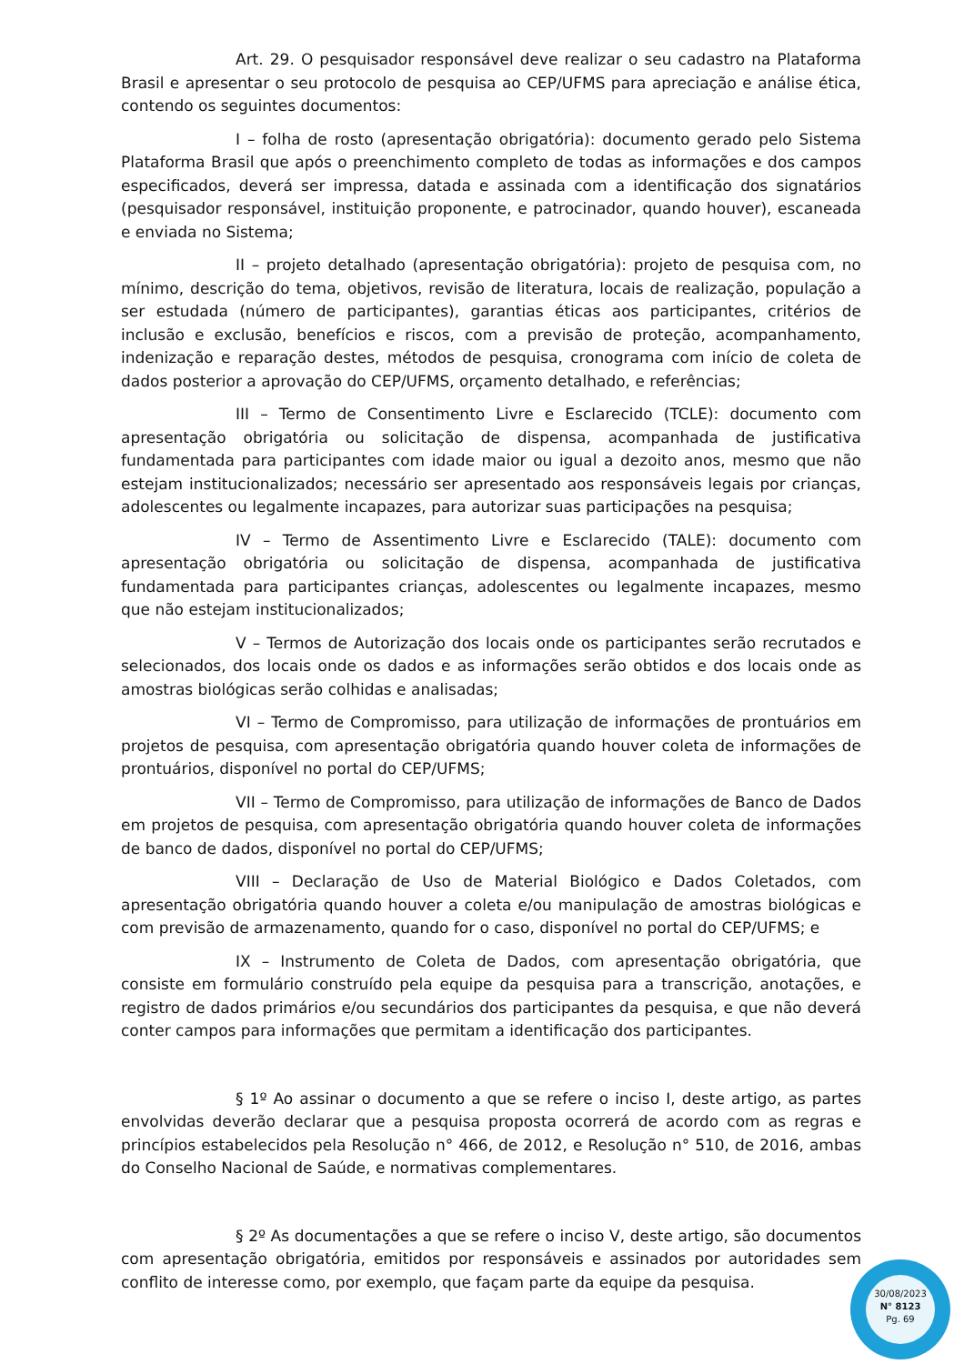Art. 29. O pesquisador responsável deve realizar o seu cadastro na Plataforma Brasil e apresentar o seu protocolo de pesquisa ao CEP/UFMS para apreciação e análise ética, contendo os seguintes documentos:
I – folha de rosto (apresentação obrigatória): documento gerado pelo Sistema Plataforma Brasil que após o preenchimento completo de todas as informações e dos campos especificados, deverá ser impressa, datada e assinada com a identificação dos signatários (pesquisador responsável, instituição proponente, e patrocinador, quando houver), escaneada e enviada no Sistema;
II – projeto detalhado (apresentação obrigatória): projeto de pesquisa com, no mínimo, descrição do tema, objetivos, revisão de literatura, locais de realização, população a ser estudada (número de participantes), garantias éticas aos participantes, critérios de inclusão e exclusão, benefícios e riscos, com a previsão de proteção, acompanhamento, indenização e reparação destes, métodos de pesquisa, cronograma com início de coleta de dados posterior a aprovação do CEP/UFMS, orçamento detalhado, e referências;
III – Termo de Consentimento Livre e Esclarecido (TCLE): documento com apresentação obrigatória ou solicitação de dispensa, acompanhada de justificativa fundamentada para participantes com idade maior ou igual a dezoito anos, mesmo que não estejam institucionalizados; necessário ser apresentado aos responsáveis legais por crianças, adolescentes ou legalmente incapazes, para autorizar suas participações na pesquisa;
IV – Termo de Assentimento Livre e Esclarecido (TALE): documento com apresentação obrigatória ou solicitação de dispensa, acompanhada de justificativa fundamentada para participantes crianças, adolescentes ou legalmente incapazes, mesmo que não estejam institucionalizados;
V – Termos de Autorização dos locais onde os participantes serão recrutados e selecionados, dos locais onde os dados e as informações serão obtidos e dos locais onde as amostras biológicas serão colhidas e analisadas;
VI – Termo de Compromisso, para utilização de informações de prontuários em projetos de pesquisa, com apresentação obrigatória quando houver coleta de informações de prontuários, disponível no portal do CEP/UFMS;
VII – Termo de Compromisso, para utilização de informações de Banco de Dados em projetos de pesquisa, com apresentação obrigatória quando houver coleta de informações de banco de dados, disponível no portal do CEP/UFMS;
VIII – Declaração de Uso de Material Biológico e Dados Coletados, com apresentação obrigatória quando houver a coleta e/ou manipulação de amostras biológicas e com previsão de armazenamento, quando for o caso, disponível no portal do CEP/UFMS; e
IX – Instrumento de Coleta de Dados, com apresentação obrigatória, que consiste em formulário construído pela equipe da pesquisa para a transcrição, anotações, e registro de dados primários e/ou secundários dos participantes da pesquisa, e que não deverá conter campos para informações que permitam a identificação dos participantes.
§ 1º Ao assinar o documento a que se refere o inciso I, deste artigo, as partes envolvidas deverão declarar que a pesquisa proposta ocorrerá de acordo com as regras e princípios estabelecidos pela Resolução n° 466, de 2012, e Resolução n° 510, de 2016, ambas do Conselho Nacional de Saúde, e normativas complementares.
§ 2º As documentações a que se refere o inciso V, deste artigo, são documentos com apresentação obrigatória, emitidos por responsáveis e assinados por autoridades sem conflito de interesse como, por exemplo, que façam parte da equipe da pesquisa.
30/08/2023
N° 8123
Pg. 69